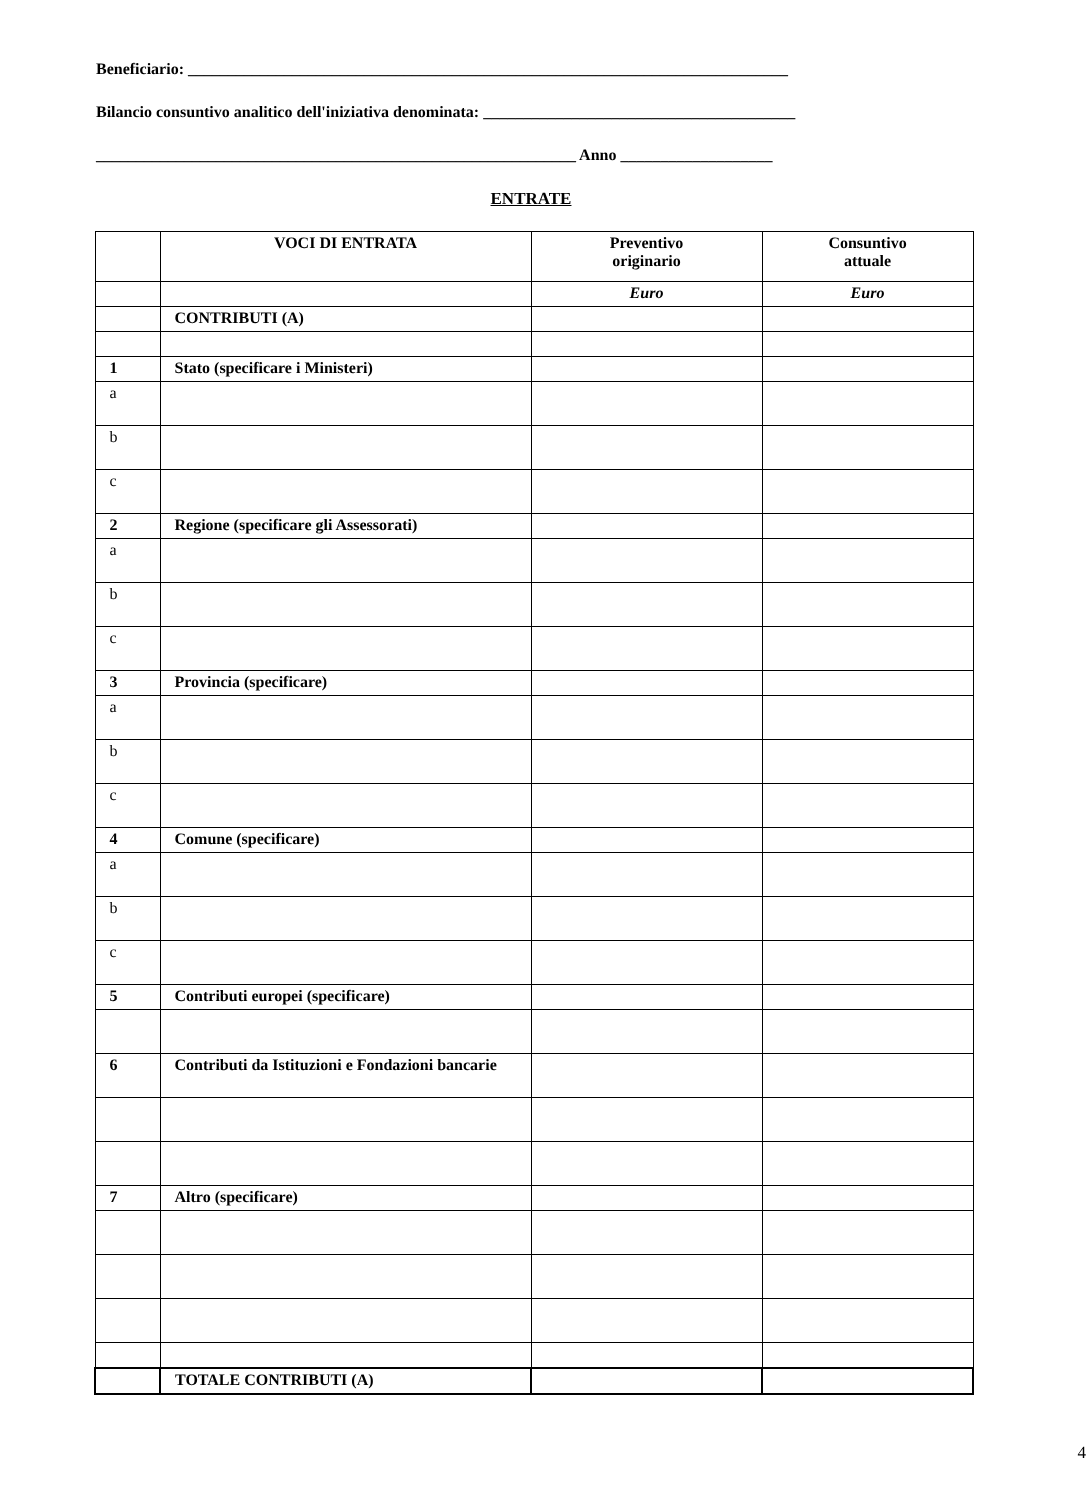Beneficiario: ___________________________________________________________________________
Bilancio consuntivo analitico dell'iniziativa denominata: _______________________________________
____________________________________________________________ Anno ___________________
ENTRATE
| | VOCI DI ENTRATA | Preventivo originario | Consuntivo attuale |
| | | Euro | Euro |
| | CONTRIBUTI (A) | | |
| 1 | Stato (specificare i Ministeri) | | |
| a | | | |
| b | | | |
| c | | | |
| 2 | Regione (specificare gli Assessorati) | | |
| a | | | |
| b | | | |
| c | | | |
| 3 | Provincia (specificare) | | |
| a | | | |
| b | | | |
| c | | | |
| 4 | Comune (specificare) | | |
| a | | | |
| b | | | |
| c | | | |
| 5 | Contributi europei (specificare) | | |
| 6 | Contributi da Istituzioni e Fondazioni bancarie | | |
| 7 | Altro (specificare) | | |
| | TOTALE CONTRIBUTI (A) | | |
4